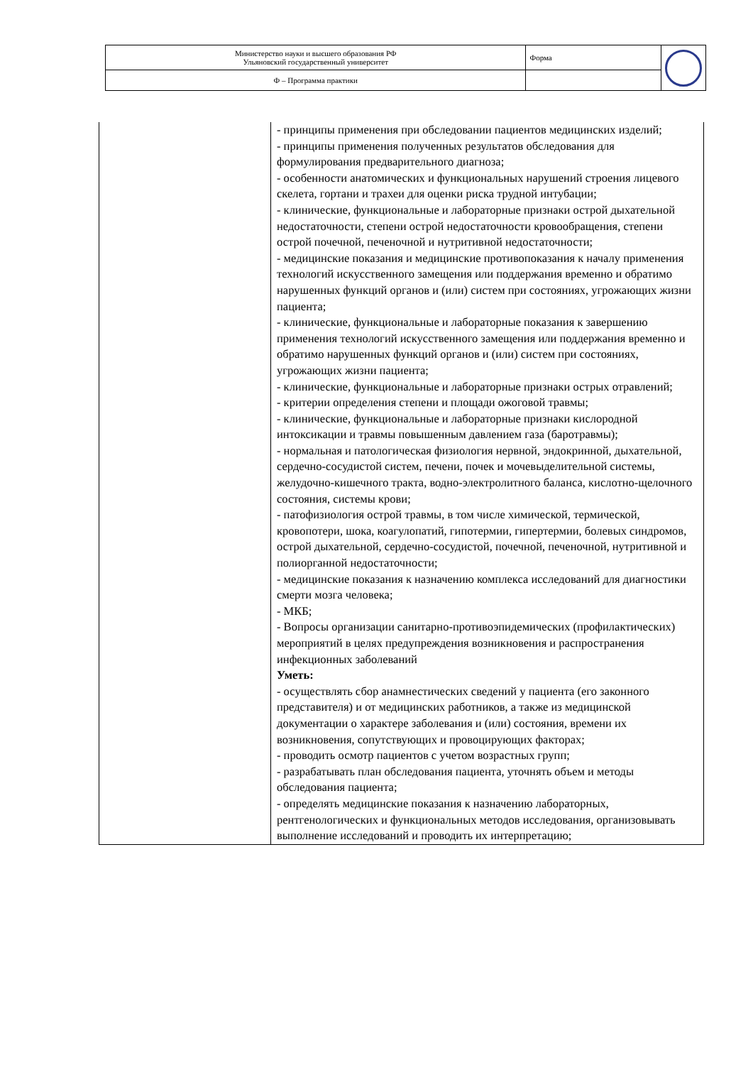| Министерство науки и высшего образования РФ Ульяновский государственный университет | Форма | |
| Ф – Программа практики | | |
| | - принципы применения при обследовании пациентов медицинских изделий; - принципы применения полученных результатов обследования для формулирования предварительного диагноза; - особенности анатомических и функциональных нарушений строения лицевого скелета, гортани и трахеи для оценки риска трудной интубации; - клинические, функциональные и лабораторные признаки острой дыхательной недостаточности, степени острой недостаточности кровообращения, степени острой почечной, печеночной и нутритивной недостаточности; - медицинские показания и медицинские противопоказания к началу применения технологий искусственного замещения или поддержания временно и обратимо нарушенных функций органов и (или) систем при состояниях, угрожающих жизни пациента; - клинические, функциональные и лабораторные показания к завершению применения технологий искусственного замещения или поддержания временно и обратимо нарушенных функций органов и (или) систем при состояниях, угрожающих жизни пациента; - клинические, функциональные и лабораторные признаки острых отравлений; - критерии определения степени и площади ожоговой травмы; - клинические, функциональные и лабораторные признаки кислородной интоксикации и травмы повышенным давлением газа (баротравмы); - нормальная и патологическая физиология нервной, эндокринной, дыхательной, сердечно-сосудистой систем, печени, почек и мочевыделительной системы, желудочно-кишечного тракта, водно-электролитного баланса, кислотно-щелочного состояния, системы крови; - патофизиология острой травмы, в том числе химической, термической, кровопотери, шока, коагулопатий, гипотермии, гипертермии, болевых синдромов, острой дыхательной, сердечно-сосудистой, почечной, печеночной, нутритивной и полиорганной недостаточности; - медицинские показания к назначению комплекса исследований для диагностики смерти мозга человека; - МКБ; - Вопросы организации санитарно-противоэпидемических (профилактических) мероприятий в целях предупреждения возникновения и распространения инфекционных заболеваний Уметь: - осуществлять сбор анамнестических сведений у пациента (его законного представителя) и от медицинских работников, а также из медицинской документации о характере заболевания и (или) состояния, времени их возникновения, сопутствующих и провоцирующих факторах; - проводить осмотр пациентов с учетом возрастных групп; - разрабатывать план обследования пациента, уточнять объем и методы обследования пациента; - определять медицинские показания к назначению лабораторных, рентгенологических и функциональных методов исследования, организовывать выполнение исследований и проводить их интерпретацию; |